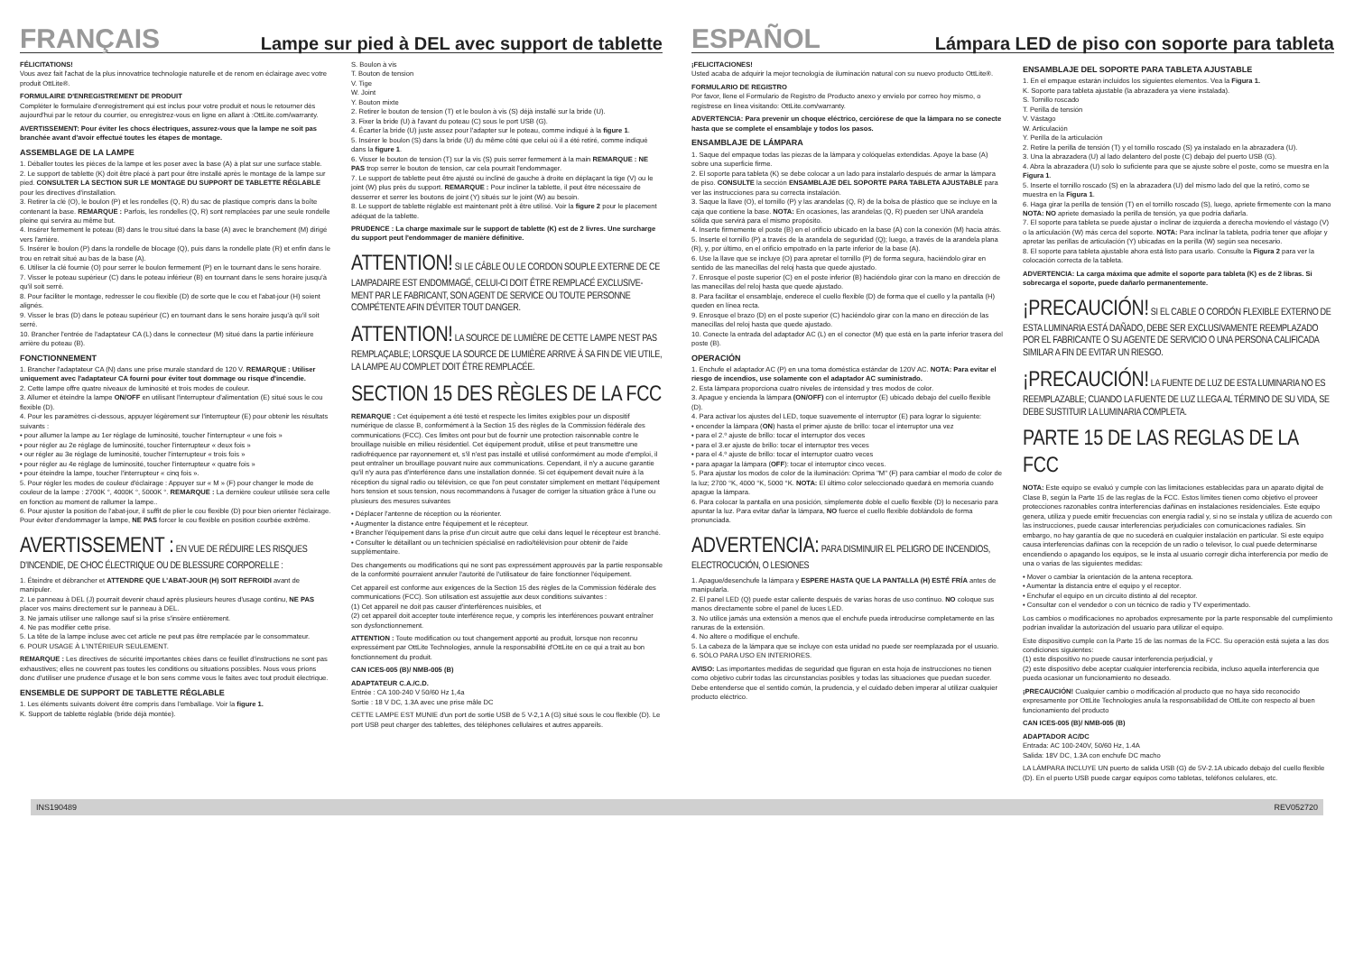FRANÇAIS Lampe sur pied à DEL avec support de tablette
FÉLICITATIONS!
Vous avez fait l'achat de la plus innovatrice technologie naturelle et de renom en éclairage avec votre produit OttLite®.
FORMULAIRE D'ENREGISTREMENT DE PRODUIT
Compléter le formulaire d'enregistrement qui est inclus pour votre produit et nous le retourner dès aujourd'hui par le retour du courrier, ou enregistrez-vous en ligne en allant à :OttLite.com/warranty.
AVERTISSEMENT: Pour éviter les chocs électriques, assurez-vous que la lampe ne soit pas branchée avant d'avoir effectué toutes les étapes de montage.
ASSEMBLAGE DE LA LAMPE
1. Déballer toutes les pièces de la lampe et les poser avec la base (A) à plat sur une surface stable.
2. Le support de tablette (K) doit être placé à part pour être installé après le montage de la lampe sur pied. CONSULTER LA SECTION SUR LE MONTAGE DU SUPPORT DE TABLETTE RÉGLABLE pour les directives d'installation.
3. Retirer la clé (O), le boulon (P) et les rondelles (Q, R) du sac de plastique compris dans la boîte contenant la base. REMARQUE : Parfois, les rondelles (Q, R) sont remplacées par une seule rondelle pleine qui servira au même but.
4. Insérer fermement le poteau (B) dans le trou situé dans la base (A) avec le branchement (M) dirigé vers l'arrière.
5. Insérer le boulon (P) dans la rondelle de blocage (Q), puis dans la rondelle plate (R) et enfin dans le trou en retrait situé au bas de la base (A).
6. Utiliser la clé fournie (O) pour serrer le boulon fermement (P) en le tournant dans le sens horaire.
7. Visser le poteau supérieur (C) dans le poteau inférieur (B) en tournant dans le sens horaire jusqu'à qu'il soit serré.
8. Pour faciliter le montage, redresser le cou flexible (D) de sorte que le cou et l'abat-jour (H) soient alignés.
9. Visser le bras (D) dans le poteau supérieur (C) en tournant dans le sens horaire jusqu'à qu'il soit serré.
10. Brancher l'entrée de l'adaptateur CA (L) dans le connecteur (M) situé dans la partie inférieure arrière du poteau (B).
FONCTIONNEMENT
1. Brancher l'adaptateur CA (N) dans une prise murale standard de 120 V. REMARQUE : Utiliser uniquement avec l'adaptateur CA fourni pour éviter tout dommage ou risque d'incendie.
2. Cette lampe offre quatre niveaux de luminosité et trois modes de couleur.
3. Allumer et éteindre la lampe ON/OFF en utilisant l'interrupteur d'alimentation (E) situé sous le cou flexible (D).
4. Pour les paramètres ci-dessous, appuyer légèrement sur l'interrupteur (E) pour obtenir les résultats suivants :
• pour allumer la lampe au 1er réglage de luminosité, toucher l'interrupteur « une fois »
• pour régler au 2e réglage de luminosité, toucher l'interrupteur « deux fois »
• our régler au 3e réglage de luminosité, toucher l'interrupteur « trois fois »
• pour régler au 4e réglage de luminosité, toucher l'interrupteur « quatre fois »
• pour éteindre la lampe, toucher l'interrupteur « cinq fois ».
5. Pour régler les modes de couleur d'éclairage : Appuyer sur « M » (F) pour changer le mode de couleur de la lampe : 2700K °, 4000K °, 5000K °. REMARQUE : La dernière couleur utilisée sera celle en fonction au moment de rallumer la lampe..
6. Pour ajuster la position de l'abat-jour, il suffit de plier le cou flexible (D) pour bien orienter l'éclairage. Pour éviter d'endommager la lampe, NE PAS forcer le cou flexible en position courbée extrême.
AVERTISSEMENT : EN VUE DE RÉDUIRE LES RISQUES D'INCENDIE, DE CHOC ÉLECTRIQUE OU DE BLESSURE CORPORELLE :
1. Éteindre et débrancher et ATTENDRE QUE L'ABAT-JOUR (H) SOIT REFROIDI avant de manipuler.
2. Le panneau à DEL (J) pourrait devenir chaud après plusieurs heures d'usage continu, NE PAS placer vos mains directement sur le panneau à DEL.
3. Ne jamais utiliser une rallonge sauf si la prise s'insère entièrement.
4. Ne pas modifier cette prise.
5. La tête de la lampe incluse avec cet article ne peut pas être remplacée par le consommateur.
6. POUR USAGE À L'INTÉRIEUR SEULEMENT.
REMARQUE : Les directives de sécurité importantes citées dans ce feuillet d'instructions ne sont pas exhaustives; elles ne couvrent pas toutes les conditions ou situations possibles. Nous vous prions donc d'utiliser une prudence d'usage et le bon sens comme vous le faites avec tout produit électrique.
ENSEMBLE DE SUPPORT DE TABLETTE RÉGLABLE
1. Les éléments suivants doivent être compris dans l'emballage. Voir la figure 1.
K. Support de tablette réglable (bride déjà montée).
S. Boulon à vis
T. Bouton de tension
V. Tige
W. Joint
Y. Bouton mixte
2. Retirer le bouton de tension (T) et le boulon à vis (S) déjà installé sur la bride (U).
3. Fixer la bride (U) à l'avant du poteau (C) sous le port USB (G).
4. Écarter la bride (U) juste assez pour l'adapter sur le poteau, comme indiqué à la figure 1.
5. Insérer le boulon (S) dans la bride (U) du même côté que celui où il a été retiré, comme indiqué dans la figure 1.
6. Visser le bouton de tension (T) sur la vis (S) puis serrer fermement à la main REMARQUE : NE PAS trop serrer le bouton de tension, car cela pourrait l'endommager.
7. Le support de tablette peut être ajusté ou incliné de gauche à droite en déplaçant la tige (V) ou le joint (W) plus près du support. REMARQUE : Pour incliner la tablette, il peut être nécessaire de desserrer et serrer les boutons de joint (Y) situés sur le joint (W) au besoin.
8. Le support de tablette réglable est maintenant prêt à être utilisé. Voir la figure 2 pour le placement adéquat de la tablette.
PRUDENCE : La charge maximale sur le support de tablette (K) est de 2 livres. Une surcharge du support peut l'endommager de manière définitive.
ATTENTION! SI LE CÂBLE OU LE CORDON SOUPLE EXTERNE DE CE LAMPADAIRE EST ENDOMMAGÉ, CELUI-CI DOIT ÊTRE REMPLACÉ EXCLUSIVE-MENT PAR LE FABRICANT, SON AGENT DE SERVICE OU TOUTE PERSONNE COMPÉTENTE AFIN D'ÉVITER TOUT DANGER.
ATTENTION! LA SOURCE DE LUMIÈRE DE CETTE LAMPE N'EST PAS REMPLAÇABLE; LORSQUE LA SOURCE DE LUMIÈRE ARRIVE À SA FIN DE VIE UTILE, LA LAMPE AU COMPLET DOIT ÊTRE REMPLACÉE.
SECTION 15 DES RÈGLES DE LA FCC
REMARQUE : Cet équipement a été testé et respecte les limites exigibles pour un dispositif numérique de classe B, conformément à la Section 15 des règles de la Commission fédérale des communications (FCC). Ces limites ont pour but de fournir une protection raisonnable contre le brouillage nuisible en milieu résidentiel. Cet équipement produit, utilise et peut transmettre une radiofréquence par rayonnement et, s'il n'est pas installé et utilisé conformément au mode d'emploi, il peut entraîner un brouillage pouvant nuire aux communications. Cependant, il n'y a aucune garantie qu'il n'y aura pas d'interférence dans une installation donnée. Si cet équipement devait nuire à la réception du signal radio ou télévision, ce que l'on peut constater simplement en mettant l'équipement hors tension et sous tension, nous recommandons à l'usager de corriger la situation grâce à l'une ou plusieurs des mesures suivantes
• Déplacer l'antenne de réception ou la réorienter.
• Augmenter la distance entre l'équipement et le récepteur.
• Brancher l'équipement dans la prise d'un circuit autre que celui dans lequel le récepteur est branché.
• Consulter le détaillant ou un technicien spécialisé en radio/télévision pour obtenir de l'aide supplémentaire.
Des changements ou modifications qui ne sont pas expressément approuvés par la partie responsable de la conformité pourraient annuler l'autorité de l'utilisateur de faire fonctionner l'équipement.
Cet appareil est conforme aux exigences de la Section 15 des règles de la Commission fédérale des communications (FCC). Son utilisation est assujettie aux deux conditions suivantes :
(1) Cet appareil ne doit pas causer d'interférences nuisibles, et
(2) cet appareil doit accepter toute interférence reçue, y compris les interférences pouvant entraîner son dysfonctionnement.
ATTENTION : Toute modification ou tout changement apporté au produit, lorsque non reconnu expressément par OttLite Technologies, annule la responsabilité d'OttLite en ce qui a trait au bon fonctionnement du produit.
CAN ICES-005 (B)/ NMB-005 (B)
ADAPTATEUR C.A./C.D.
Entrée : CA 100-240 V 50/60 Hz 1,4a
Sortie : 18 V DC, 1.3A avec une prise mâle DC
CETTE LAMPE EST MUNIE d'un port de sortie USB de 5 V-2,1 A (G) situé sous le cou flexible (D). Le port USB peut charger des tablettes, des téléphones cellulaires et autres appareils.
ESPAÑOL Lámpara LED de piso con soporte para tableta
¡FELICITACIONES!
Usted acaba de adquirir la mejor tecnología de iluminación natural con su nuevo producto OttLite®.
FORMULARIO DE REGISTRO
Por favor, llene el Formulario de Registro de Producto anexo y envíelo por correo hoy mismo, o regístrese en línea visitando: OttLite.com/warranty.
ADVERTENCIA: Para prevenir un choque eléctrico, cerciórese de que la lámpara no se conecte hasta que se complete el ensamblaje y todos los pasos.
ENSAMBLAJE DE LÁMPARA
1. Saque del empaque todas las piezas de la lámpara y colóquelas extendidas. Apoye la base (A) sobre una superficie firme.
2. El soporte para tableta (K) se debe colocar a un lado para instalarlo después de armar la lámpara de piso. CONSULTE la sección ENSAMBLAJE DEL SOPORTE PARA TABLETA AJUSTABLE para ver las instrucciones para su correcta instalación.
3. Saque la llave (O), el tornillo (P) y las arandelas (Q, R) de la bolsa de plástico que se incluye en la caja que contiene la base. NOTA: En ocasiones, las arandelas (Q, R) pueden ser UNA arandela sólida que servirá para el mismo propósito.
4. Inserte firmemente el poste (B) en el orificio ubicado en la base (A) con la conexión (M) hacia atrás.
5. Inserte el tornillo (P) a través de la arandela de seguridad (Q); luego, a través de la arandela plana (R), y, por último, en el orificio empotrado en la parte inferior de la base (A).
6. Use la llave que se incluye (O) para apretar el tornillo (P) de forma segura, haciéndolo girar en sentido de las manecillas del reloj hasta que quede ajustado.
7. Enrosque el poste superior (C) en el poste inferior (B) haciéndolo girar con la mano en dirección de las manecillas del reloj hasta que quede ajustado.
8. Para facilitar el ensamblaje, enderece el cuello flexible (D) de forma que el cuello y la pantalla (H) queden en línea recta.
9. Enrosque el brazo (D) en el poste superior (C) haciéndolo girar con la mano en dirección de las manecillas del reloj hasta que quede ajustado.
10. Conecte la entrada del adaptador AC (L) en el conector (M) que está en la parte inferior trasera del poste (B).
OPERACIÓN
1. Enchufe el adaptador AC (P) en una toma doméstica estándar de 120V AC. NOTA: Para evitar el riesgo de incendios, use solamente con el adaptador AC suministrado.
2. Esta lámpara proporciona cuatro niveles de intensidad y tres modos de color.
3. Apague y encienda la lámpara (ON/OFF) con el interruptor (E) ubicado debajo del cuello flexible (D).
4. Para activar los ajustes del LED, toque suavemente el interruptor (E) para lograr lo siguiente:
• encender la lámpara (ON) hasta el primer ajuste de brillo: tocar el interruptor una vez
• para el 2.º ajuste de brillo: tocar el interruptor dos veces
• para el 3.er ajuste de brillo: tocar el interruptor tres veces
• para el 4.º ajuste de brillo: tocar el interruptor cuatro veces
• para apagar la lámpara (OFF): tocar el interruptor cinco veces.
5. Para ajustar los modos de color de la iluminación: Oprima "M" (F) para cambiar el modo de color de la luz; 2700 °K, 4000 °K, 5000 °K. NOTA: El último color seleccionado quedará en memoria cuando apague la lámpara.
6. Para colocar la pantalla en una posición, simplemente doble el cuello flexible (D) lo necesario para apuntar la luz. Para evitar dañar la lámpara, NO fuerce el cuello flexible doblándolo de forma pronunciada.
ADVERTENCIA: PARA DISMINUIR EL PELIGRO DE INCENDIOS, ELECTROCUCIÓN, O LESIONES
1. Apague/desenchufe la lámpara y ESPERE HASTA QUE LA PANTALLA (H) ESTÉ FRÍA antes de manipularla.
2. El panel LED (Q) puede estar caliente después de varias horas de uso continuo. NO coloque sus manos directamente sobre el panel de luces LED.
3. No utilice jamás una extensión a menos que el enchufe pueda introducirse completamente en las ranuras de la extensión.
4. No altere o modifique el enchufe.
5. La cabeza de la lámpara que se incluye con esta unidad no puede ser reemplazada por el usuario.
6. SÓLO PARA USO EN INTERIORES.
AVISO: Las importantes medidas de seguridad que figuran en esta hoja de instrucciones no tienen como objetivo cubrir todas las circunstancias posibles y todas las situaciones que puedan suceder. Debe entenderse que el sentido común, la prudencia, y el cuidado deben imperar al utilizar cualquier producto eléctrico.
ENSAMBLAJE DEL SOPORTE PARA TABLETA AJUSTABLE
1. En el empaque estarán incluidos los siguientes elementos. Vea la Figura 1.
K. Soporte para tableta ajustable (la abrazadera ya viene instalada).
S. Tornillo roscado
T. Perilla de tensión
V. Vástago
W. Articulación
Y. Perilla de la articulación
2. Retire la perilla de tensión (T) y el tornillo roscado (S) ya instalado en la abrazadera (U).
3. Una la abrazadera (U) al lado delantero del poste (C) debajo del puerto USB (G).
4. Abra la abrazadera (U) solo lo suficiente para que se ajuste sobre el poste, como se muestra en la Figura 1.
5. Inserte el tornillo roscado (S) en la abrazadera (U) del mismo lado del que la retiró, como se muestra en la Figura 1.
6. Haga girar la perilla de tensión (T) en el tornillo roscado (S), luego, apriete firmemente con la mano NOTA: NO apriete demasiado la perilla de tensión, ya que podría dañarla.
7. El soporte para tableta se puede ajustar o inclinar de izquierda a derecha moviendo el vástago (V) o la articulación (W) más cerca del soporte. NOTA: Para inclinar la tableta, podría tener que aflojar y apretar las perillas de articulación (Y) ubicadas en la perilla (W) según sea necesario.
8. El soporte para tableta ajustable ahora está listo para usarlo. Consulte la Figura 2 para ver la colocación correcta de la tableta.
ADVERTENCIA: La carga máxima que admite el soporte para tableta (K) es de 2 libras. Si sobrecarga el soporte, puede dañarlo permanentemente.
¡PRECAUCIÓN! SI EL CABLE O CORDÓN FLEXIBLE EXTERNO DE ESTA LUMINARIA ESTÁ DAÑADO, DEBE SER EXCLUSIVAMENTE REEMPLAZADO POR EL FABRICANTE O SU AGENTE DE SERVICIO O UNA PERSONA CALIFICADA SIMILAR A FIN DE EVITAR UN RIESGO.
¡PRECAUCIÓN! LA FUENTE DE LUZ DE ESTA LUMINARIA NO ES REEMPLAZABLE; CUANDO LA FUENTE DE LUZ LLEGA AL TÉRMINO DE SU VIDA, SE DEBE SUSTITUIR LA LUMINARIA COMPLETA.
PARTE 15 DE LAS REGLAS DE LA FCC
NOTA: Este equipo se evaluó y cumple con las limitaciones establecidas para un aparato digital de Clase B, según la Parte 15 de las reglas de la FCC. Estos límites tienen como objetivo el proveer protecciones razonables contra interferencias dañinas en instalaciones residenciales. Este equipo genera, utiliza y puede emitir frecuencias con energía radial y, si no se instala y utiliza de acuerdo con las instrucciones, puede causar interferencias perjudiciales con comunicaciones radiales. Sin embargo, no hay garantía de que no sucederá en cualquier instalación en particular. Si este equipo causa interferencias dañinas con la recepción de un radio o televisor, lo cual puede determinarse encendiendo o apagando los equipos, se le insta al usuario corregir dicha interferencia por medio de una o varias de las siguientes medidas:
• Mover o cambiar la orientación de la antena receptora.
• Aumentar la distancia entre el equipo y el receptor.
• Enchufar el equipo en un circuito distinto al del receptor.
• Consultar con el vendedor o con un técnico de radio y TV experimentado.
Los cambios o modificaciones no aprobados expresamente por la parte responsable del cumplimiento podrían invalidar la autorización del usuario para utilizar el equipo.
Este dispositivo cumple con la Parte 15 de las normas de la FCC. Su operación está sujeta a las dos condiciones siguientes:
(1) este dispositivo no puede causar interferencia perjudicial, y
(2) este dispositivo debe aceptar cualquier interferencia recibida, incluso aquella interferencia que pueda ocasionar un funcionamiento no deseado.
¡PRECAUCIÓN! Cualquier cambio o modificación al producto que no haya sido reconocido expresamente por OttLite Technologies anula la responsabilidad de OttLite con respecto al buen funcionamiento del producto
CAN ICES-005 (B)/ NMB-005 (B)
ADAPTADOR AC/DC
Entrada: AC 100-240V, 50/60 Hz, 1.4A
Salida: 18V DC, 1.3A con enchufe DC macho
LA LÁMPARA INCLUYE UN puerto de salida USB (G) de 5V-2.1A ubicado debajo del cuello flexible (D). En el puerto USB puede cargar equipos como tabletas, teléfonos celulares, etc.
INS190489 REV052720